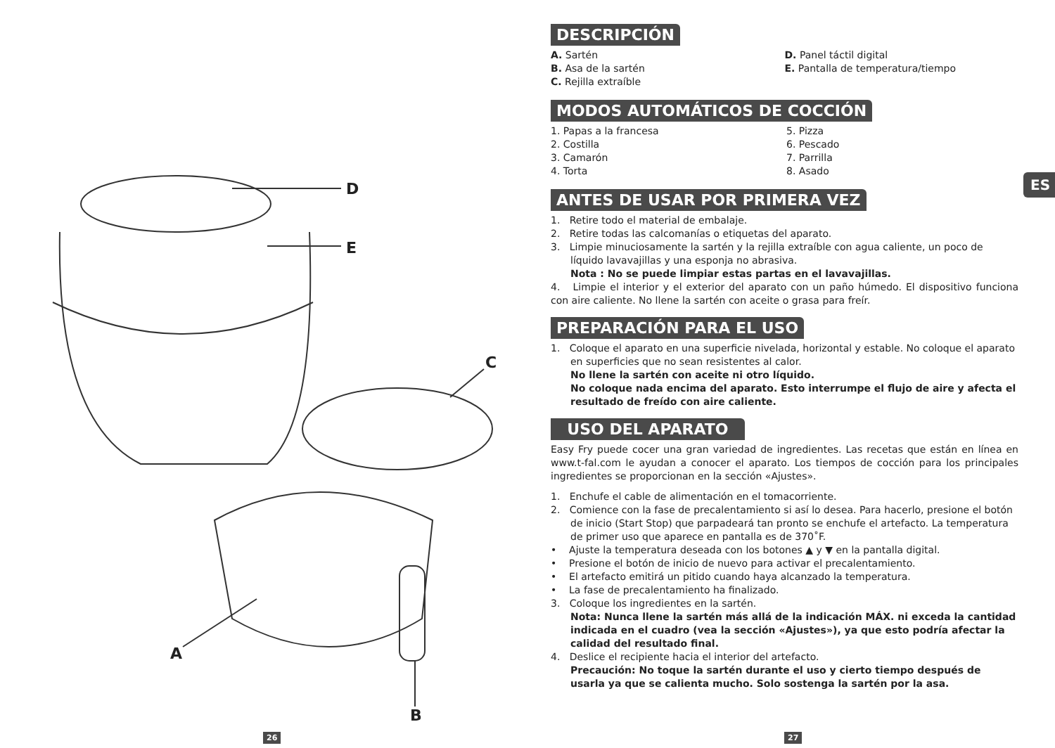D
E
C
A
B
26 27
ES
DESCRIPCIÓN
A. Sartén
B. Asa de la sartén
C. Rejilla extraíble
D. Panel táctil digital
E. Pantalla de temperatura/tiempo
MODOS AUTOMÁTICOS DE COCCIÓN
1. Papas a la francesa
2. Costilla
3. Camarón
4. Torta
5. Pizza
6. Pescado
7. Parrilla
8. Asado
ANTES DE USAR POR PRIMERA VEZ
1. Retire todo el material de embalaje.
2. Retire todas las calcomanías o etiquetas del aparato.
3. Limpie minuciosamente la sartén y la rejilla extraíble con agua caliente, un poco de líquido lavavajillas y una esponja no abrasiva.
Nota : No se puede limpiar estas partas en el lavavajillas.
4. Limpie el interior y el exterior del aparato con un paño húmedo. El dispositivo funciona con aire caliente. No llene la sartén con aceite o grasa para freír.
PREPARACIÓN PARA EL USO
1. Coloque el aparato en una superficie nivelada, horizontal y estable. No coloque el aparato en superficies que no sean resistentes al calor.
No llene la sartén con aceite ni otro líquido.
No coloque nada encima del aparato. Esto interrumpe el flujo de aire y afecta el resultado de freído con aire caliente.
USO DEL APARATO
Easy Fry puede cocer una gran variedad de ingredientes. Las recetas que están en línea en www.t-fal.com le ayudan a conocer el aparato. Los tiempos de cocción para los principales ingredientes se proporcionan en la sección «Ajustes».
1. Enchufe el cable de alimentación en el tomacorriente.
2. Comience con la fase de precalentamiento si así lo desea. Para hacerlo, presione el botón de inicio (Start Stop) que parpadeará tan pronto se enchufe el artefacto. La temperatura de primer uso que aparece en pantalla es de 370˚F.
• Ajuste la temperatura deseada con los botones ▲ y ▼ en la pantalla digital.
• Presione el botón de inicio de nuevo para activar el precalentamiento.
• El artefacto emitirá un pitido cuando haya alcanzado la temperatura.
• La fase de precalentamiento ha finalizado.
3. Coloque los ingredientes en la sartén.
Nota: Nunca llene la sartén más allá de la indicación MÁX. ni exceda la cantidad indicada en el cuadro (vea la sección «Ajustes»), ya que esto podría afectar la calidad del resultado final.
4. Deslice el recipiente hacia el interior del artefacto.
Precaución: No toque la sartén durante el uso y cierto tiempo después de usarla ya que se calienta mucho. Solo sostenga la sartén por la asa.